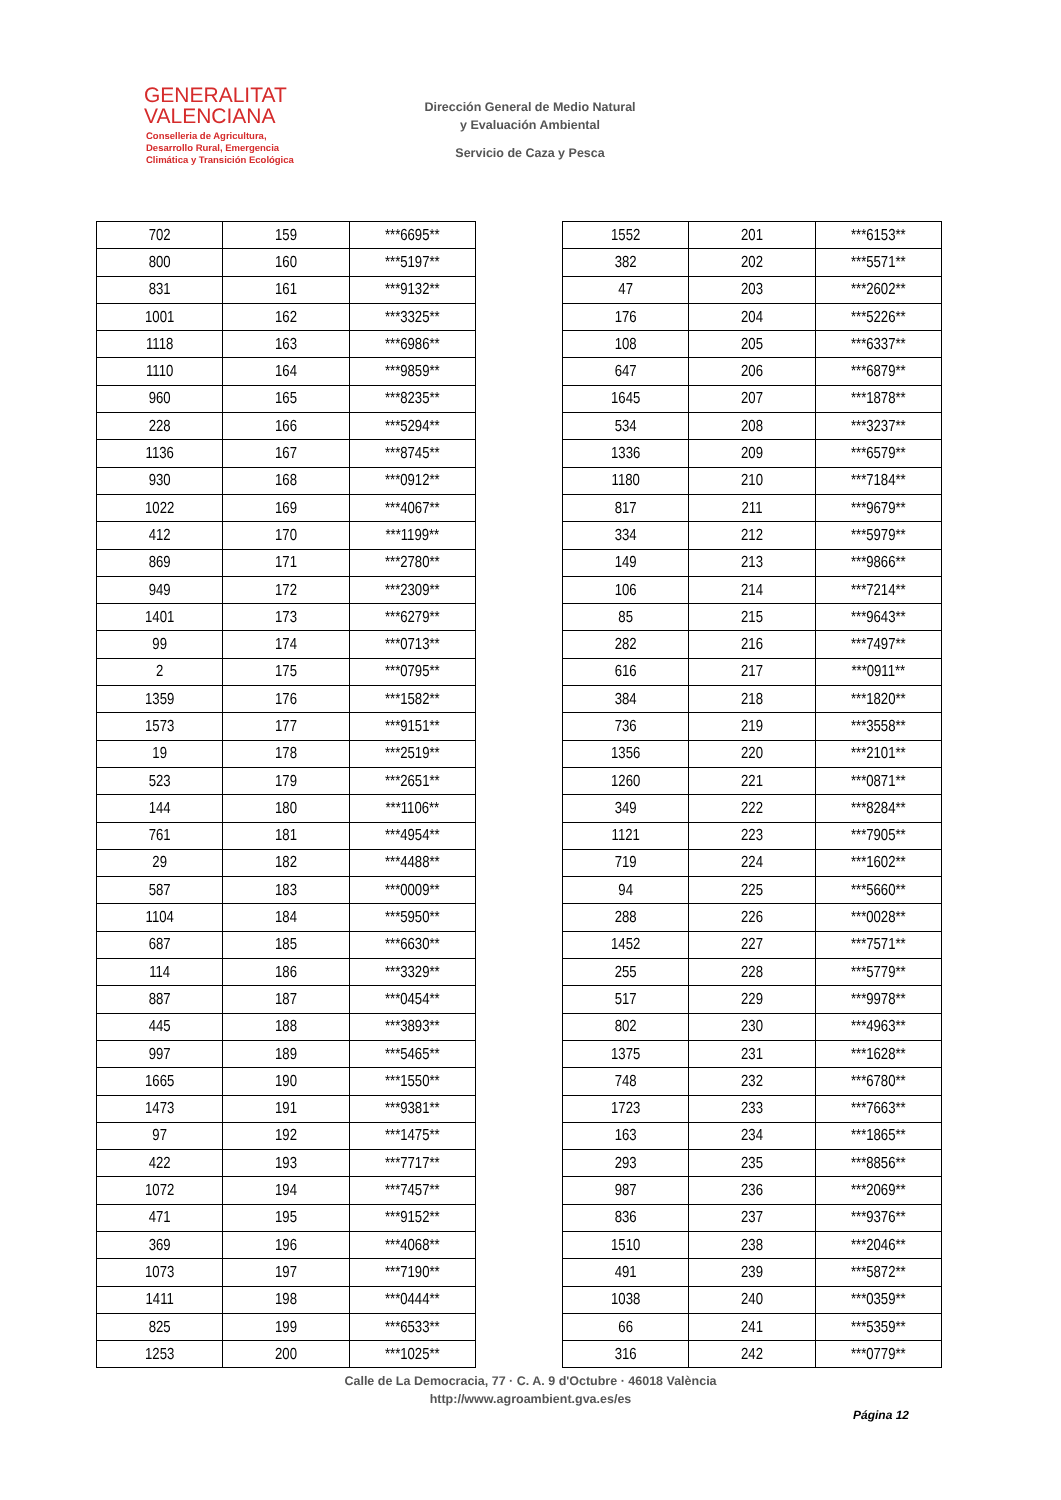GENERALITAT
VALENCIANA
Conselleria de Agricultura,
Desarrollo Rural, Emergencia
Climática y Transición Ecológica
Dirección General de Medio Natural
y Evaluación Ambiental
Servicio de Caza y Pesca
| 702 | 159 | ***6695** |
| 800 | 160 | ***5197** |
| 831 | 161 | ***9132** |
| 1001 | 162 | ***3325** |
| 1118 | 163 | ***6986** |
| 1110 | 164 | ***9859** |
| 960 | 165 | ***8235** |
| 228 | 166 | ***5294** |
| 1136 | 167 | ***8745** |
| 930 | 168 | ***0912** |
| 1022 | 169 | ***4067** |
| 412 | 170 | ***1199** |
| 869 | 171 | ***2780** |
| 949 | 172 | ***2309** |
| 1401 | 173 | ***6279** |
| 99 | 174 | ***0713** |
| 2 | 175 | ***0795** |
| 1359 | 176 | ***1582** |
| 1573 | 177 | ***9151** |
| 19 | 178 | ***2519** |
| 523 | 179 | ***2651** |
| 144 | 180 | ***1106** |
| 761 | 181 | ***4954** |
| 29 | 182 | ***4488** |
| 587 | 183 | ***0009** |
| 1104 | 184 | ***5950** |
| 687 | 185 | ***6630** |
| 114 | 186 | ***3329** |
| 887 | 187 | ***0454** |
| 445 | 188 | ***3893** |
| 997 | 189 | ***5465** |
| 1665 | 190 | ***1550** |
| 1473 | 191 | ***9381** |
| 97 | 192 | ***1475** |
| 422 | 193 | ***7717** |
| 1072 | 194 | ***7457** |
| 471 | 195 | ***9152** |
| 369 | 196 | ***4068** |
| 1073 | 197 | ***7190** |
| 1411 | 198 | ***0444** |
| 825 | 199 | ***6533** |
| 1253 | 200 | ***1025** |
| 1552 | 201 | ***6153** |
| 382 | 202 | ***5571** |
| 47 | 203 | ***2602** |
| 176 | 204 | ***5226** |
| 108 | 205 | ***6337** |
| 647 | 206 | ***6879** |
| 1645 | 207 | ***1878** |
| 534 | 208 | ***3237** |
| 1336 | 209 | ***6579** |
| 1180 | 210 | ***7184** |
| 817 | 211 | ***9679** |
| 334 | 212 | ***5979** |
| 149 | 213 | ***9866** |
| 106 | 214 | ***7214** |
| 85 | 215 | ***9643** |
| 282 | 216 | ***7497** |
| 616 | 217 | ***0911** |
| 384 | 218 | ***1820** |
| 736 | 219 | ***3558** |
| 1356 | 220 | ***2101** |
| 1260 | 221 | ***0871** |
| 349 | 222 | ***8284** |
| 1121 | 223 | ***7905** |
| 719 | 224 | ***1602** |
| 94 | 225 | ***5660** |
| 288 | 226 | ***0028** |
| 1452 | 227 | ***7571** |
| 255 | 228 | ***5779** |
| 517 | 229 | ***9978** |
| 802 | 230 | ***4963** |
| 1375 | 231 | ***1628** |
| 748 | 232 | ***6780** |
| 1723 | 233 | ***7663** |
| 163 | 234 | ***1865** |
| 293 | 235 | ***8856** |
| 987 | 236 | ***2069** |
| 836 | 237 | ***9376** |
| 1510 | 238 | ***2046** |
| 491 | 239 | ***5872** |
| 1038 | 240 | ***0359** |
| 66 | 241 | ***5359** |
| 316 | 242 | ***0779** |
Calle de La Democracia, 77 · C. A. 9 d'Octubre · 46018 València
http://www.agroambient.gva.es/es
Página 12